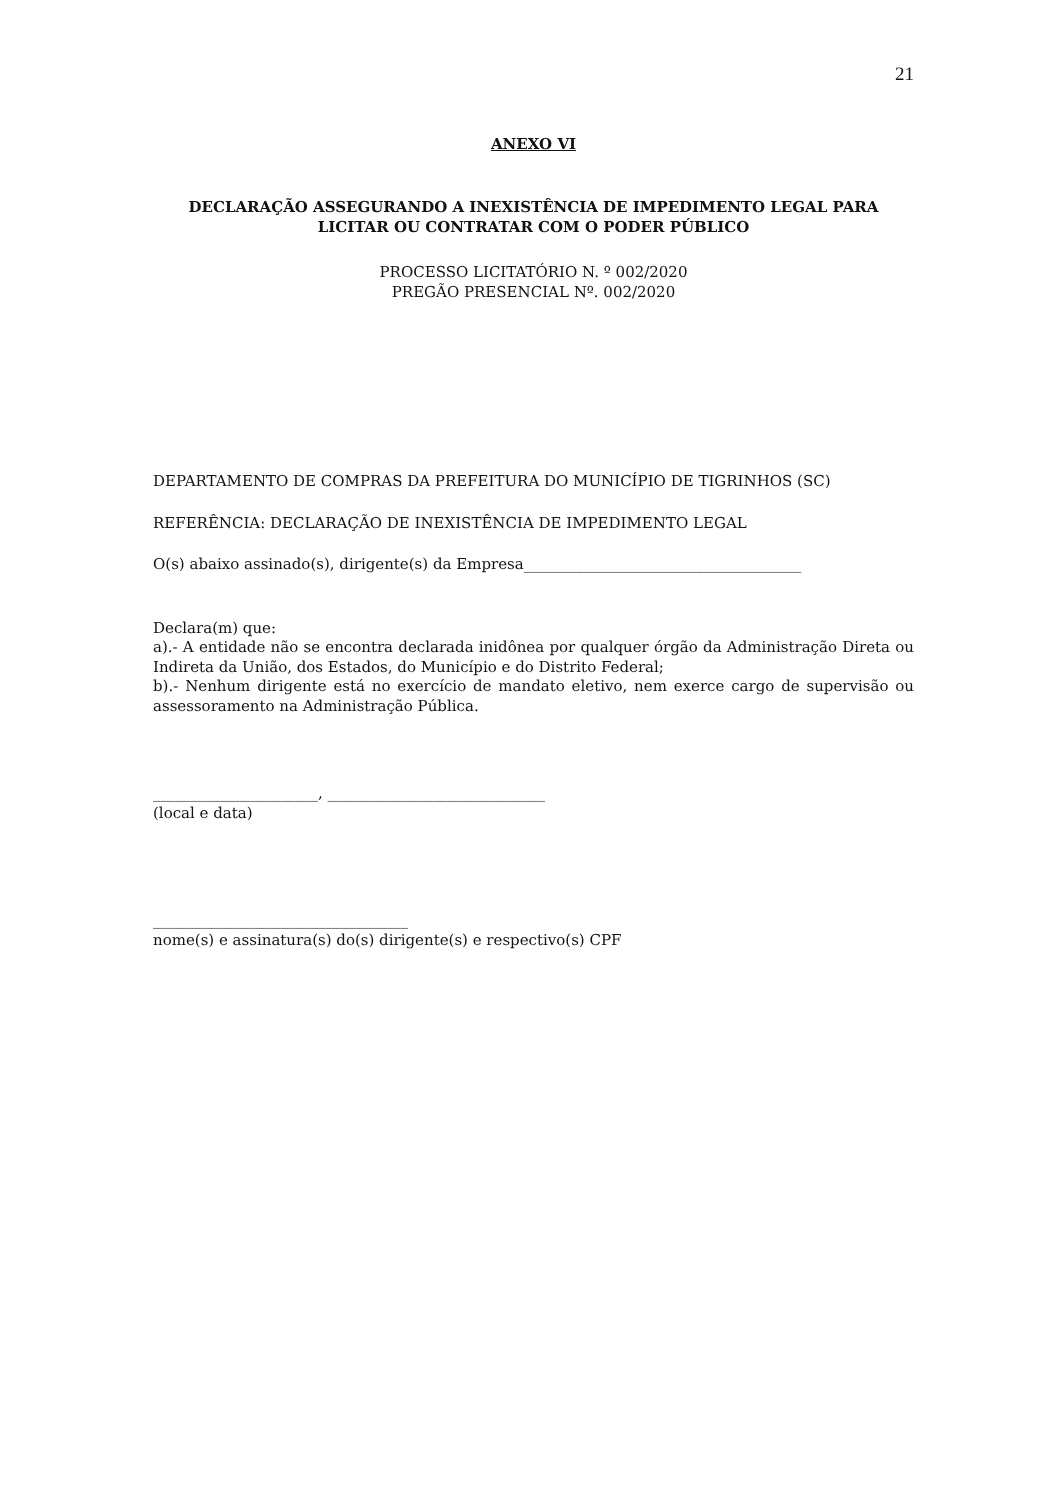21
ANEXO VI
DECLARAÇÃO ASSEGURANDO A INEXISTÊNCIA DE IMPEDIMENTO LEGAL PARA LICITAR OU CONTRATAR COM O PODER PÚBLICO
PROCESSO LICITATÓRIO N. º 002/2020
PREGÃO PRESENCIAL Nº. 002/2020
DEPARTAMENTO DE COMPRAS DA PREFEITURA DO MUNICÍPIO DE TIGRINHOS (SC)
REFERÊNCIA: DECLARAÇÃO DE INEXISTÊNCIA DE IMPEDIMENTO LEGAL
O(s) abaixo assinado(s), dirigente(s) da Empresa_____________________________________
Declara(m) que:
a).- A entidade não se encontra declarada inidônea por qualquer órgão da Administração Direta ou Indireta da União, dos Estados, do Município e do Distrito Federal;
b).- Nenhum dirigente está no exercício de mandato eletivo, nem exerce cargo de supervisão ou assessoramento na Administração Pública.
______________________, _____________________________
(local e data)
__________________________________
nome(s) e assinatura(s) do(s) dirigente(s) e respectivo(s) CPF